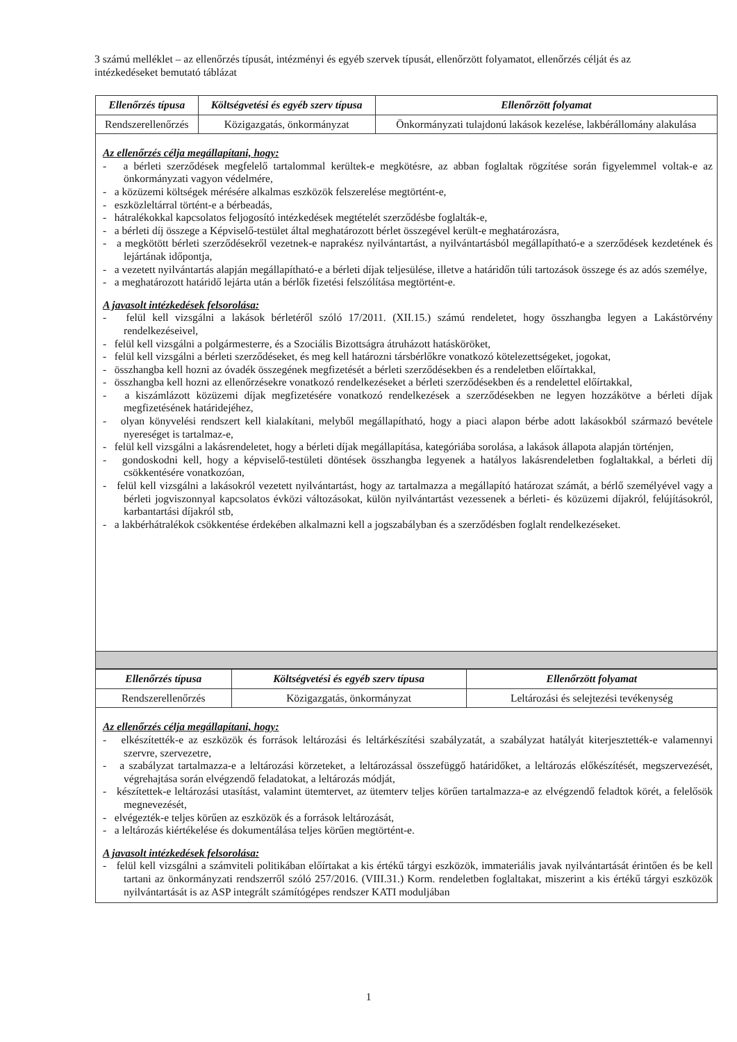3 számú melléklet – az ellenőrzés típusát, intézményi és egyéb szervek típusát, ellenőrzött folyamatot, ellenőrzés célját és az intézkedéseket bemutató táblázat
| Ellenőrzés típusa | Költségvetési és egyéb szerv típusa | Ellenőrzött folyamat |
| --- | --- | --- |
| Rendszerellenőrzés | Közigazgatás, önkormányzat | Önkormányzati tulajdonú lakások kezelése, lakbérállomány alakulása |
Az ellenőrzés célja megállapítani, hogy:
- a bérleti szerződések megfelelő tartalommal kerültek-e megkötésre, az abban foglaltak rögzítése során figyelemmel voltak-e az önkormányzati vagyon védelmére,
- a közüzemi költségek mérésére alkalmas eszközök felszerelése megtörtént-e,
- eszközleltárral történt-e a bérbeadás,
- hátralékokkal kapcsolatos feljogosító intézkedések megtételét szerződésbe foglalták-e,
- a bérleti díj összege a Képviselő-testület által meghatározott bérlet összegével került-e meghatározásra,
- a megkötött bérleti szerződésekről vezetnek-e naprakész nyilvántartást, a nyilvántartásból megállapítható-e a szerződések kezdetének és lejártának időpontja,
- a vezetett nyilvántartás alapján megállapítható-e a bérleti díjak teljesülése, illetve a határidőn túli tartozások összege és az adós személye,
- a meghatározott határidő lejárta után a bérlők fizetési felszólítása megtörtént-e.
A javasolt intézkedések felsorolása:
- felül kell vizsgálni a lakások bérletéről szóló 17/2011. (XII.15.) számú rendeletet, hogy összhangba legyen a Lakástörvény rendelkezéseivel,
- felül kell vizsgálni a polgármesterre, és a Szociális Bizottságra átruházott hatásköröket,
- felül kell vizsgálni a bérleti szerződéseket, és meg kell határozni társbérlőkre vonatkozó kötelezettségeket, jogokat,
- összhangba kell hozni az óvadék összegének megfizetését a bérleti szerződésekben és a rendeletben előírtakkal,
- összhangba kell hozni az ellenőrzésekre vonatkozó rendelkezéseket a bérleti szerződésekben és a rendelettel előírtakkal,
- a kiszámlázott közüzemi díjak megfizetésére vonatkozó rendelkezések a szerződésekben ne legyen hozzákötve a bérleti díjak megfizetésének határidejéhez,
- olyan könyvelési rendszert kell kialakítani, melyből megállapítható, hogy a piaci alapon bérbe adott lakásokból származó bevétele nyereséget is tartalmaz-e,
- felül kell vizsgálni a lakásrendeletet, hogy a bérleti díjak megállapítása, kategóriába sorolása, a lakások állapota alapján történjen,
- gondoskodni kell, hogy a képviselő-testületi döntések összhangba legyenek a hatályos lakásrendeletben foglaltakkal, a bérleti díj csökkentésére vonatkozóan,
- felül kell vizsgálni a lakásokról vezetett nyilvántartást, hogy az tartalmazza a megállapító határozat számát, a bérlő személyével vagy a bérleti jogviszonnyal kapcsolatos évközi változásokat, külön nyilvántartást vezessenek a bérleti- és közüzemi díjakról, felújításokról, karbantartási díjakról stb,
- a lakbérhátralékok csökkentése érdekében alkalmazni kell a jogszabályban és a szerződésben foglalt rendelkezéseket.
| Ellenőrzés típusa | Költségvetési és egyéb szerv típusa | Ellenőrzött folyamat |
| --- | --- | --- |
| Rendszerellenőrzés | Közigazgatás, önkormányzat | Leltározási és selejtezési tevékenység |
Az ellenőrzés célja megállapítani, hogy:
- elkészítették-e az eszközök és források leltározási és leltárkészítési szabályzatát, a szabályzat hatályát kiterjesztették-e valamennyi szervre, szervezetre,
- a szabályzat tartalmazza-e a leltározási körzeteket, a leltározással összefüggő határidőket, a leltározás előkészítését, megszervezését, végrehajtása során elvégzendő feladatokat, a leltározás módját,
- készítettek-e leltározási utasítást, valamint ütemtervet, az ütemterv teljes körűen tartalmazza-e az elvégzendő feladtok körét, a felelősök megnevezését,
- elvégezték-e teljes körűen az eszközök és a források leltározását,
- a leltározás kiértékelése és dokumentálása teljes körűen megtörtént-e.
A javasolt intézkedések felsorolása:
- felül kell vizsgálni a számviteli politikában előírtakat a kis értékű tárgyi eszközök, immateriális javak nyilvántartását érintően és be kell tartani az önkormányzati rendszerről szóló 257/2016. (VIII.31.) Korm. rendeletben foglaltakat, miszerint a kis értékű tárgyi eszközök nyilvántartását is az ASP integrált számítógépes rendszer KATI moduljában
1